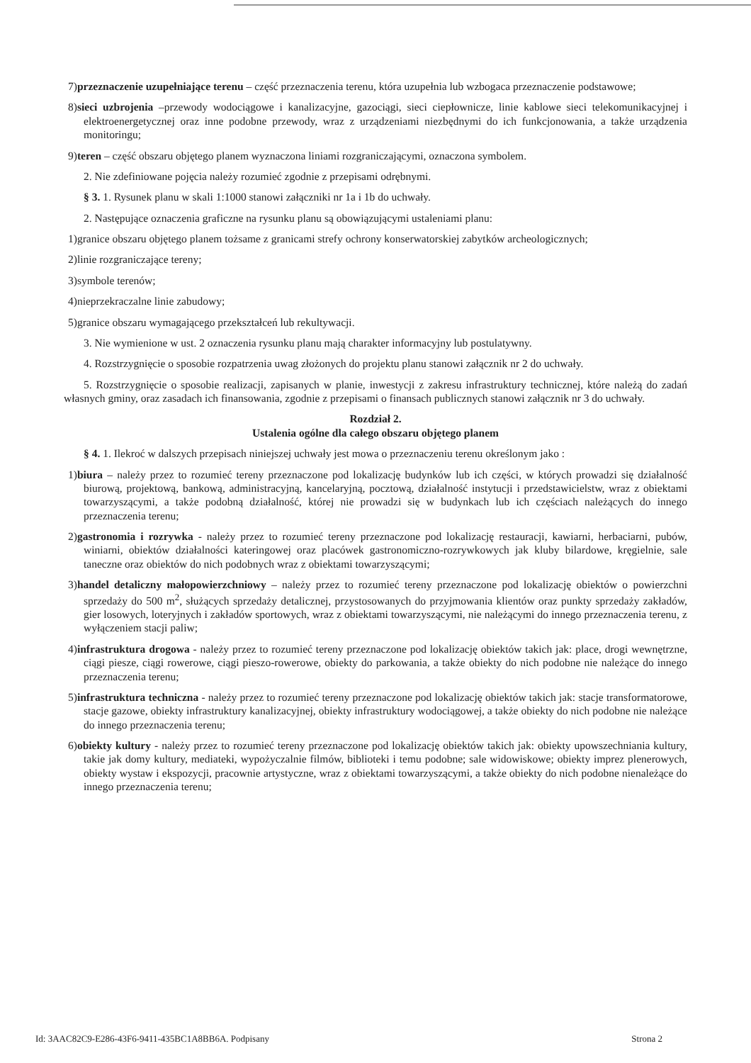7)przeznaczenie uzupełniające terenu – część przeznaczenia terenu, która uzupełnia lub wzbogaca przeznaczenie podstawowe;
8)sieci uzbrojenia –przewody wodociągowe i kanalizacyjne, gazociągi, sieci ciepłownicze, linie kablowe sieci telekomunikacyjnej i elektroenergetycznej oraz inne podobne przewody, wraz z urządzeniami niezbędnymi do ich funkcjonowania, a także urządzenia monitoringu;
9)teren – część obszaru objętego planem wyznaczona liniami rozgraniczającymi, oznaczona symbolem.
2. Nie zdefiniowane pojęcia należy rozumieć zgodnie z przepisami odrębnymi.
§ 3. 1. Rysunek planu w skali 1:1000 stanowi załączniki nr 1a i 1b do uchwały.
2. Następujące oznaczenia graficzne na rysunku planu są obowiązującymi ustaleniami planu:
1)granice obszaru objętego planem tożsame z granicami strefy ochrony konserwatorskiej zabytków archeologicznych;
2)linie rozgraniczające tereny;
3)symbole terenów;
4)nieprzekraczalne linie zabudowy;
5)granice obszaru wymagającego przekształceń lub rekultywacji.
3. Nie wymienione w ust. 2 oznaczenia rysunku planu mają charakter informacyjny lub postulatywny.
4. Rozstrzygnięcie o sposobie rozpatrzenia uwag złożonych do projektu planu stanowi załącznik nr 2 do uchwały.
5. Rozstrzygnięcie o sposobie realizacji, zapisanych w planie, inwestycji z zakresu infrastruktury technicznej, które należą do zadań własnych gminy, oraz zasadach ich finansowania, zgodnie z przepisami o finansach publicznych stanowi załącznik nr 3 do uchwały.
Rozdział 2.
Ustalenia ogólne dla całego obszaru objętego planem
§ 4. 1. Ilekroć w dalszych przepisach niniejszej uchwały jest mowa o przeznaczeniu terenu określonym jako :
1)biura – należy przez to rozumieć tereny przeznaczone pod lokalizację budynków lub ich części, w których prowadzi się działalność biurową, projektową, bankową, administracyjną, kancelaryjną, pocztową, działalność instytucji i przedstawicielstw, wraz z obiektami towarzyszącymi, a także podobną działalność, której nie prowadzi się w budynkach lub ich częściach należących do innego przeznaczenia terenu;
2)gastronomia i rozrywka - należy przez to rozumieć tereny przeznaczone pod lokalizację restauracji, kawiarni, herbaciarni, pubów, winiarni, obiektów działalności kateringowej oraz placówek gastronomiczno-rozrywkowych jak kluby bilardowe, kręgielnie, sale taneczne oraz obiektów do nich podobnych wraz z obiektami towarzyszącymi;
3)handel detaliczny małopowierzchniowy – należy przez to rozumieć tereny przeznaczone pod lokalizację obiektów o powierzchni sprzedaży do 500 m<sup>2</sup>, służących sprzedaży detalicznej, przystosowanych do przyjmowania klientów oraz punkty sprzedaży zakładów, gier losowych, loteryjnych i zakładów sportowych, wraz z obiektami towarzyszącymi, nie należącymi do innego przeznaczenia terenu, z wyłączeniem stacji paliw;
4)infrastruktura drogowa - należy przez to rozumieć tereny przeznaczone pod lokalizację obiektów takich jak: place, drogi wewnętrzne, ciągi piesze, ciągi rowerowe, ciągi pieszo-rowerowe, obiekty do parkowania, a także obiekty do nich podobne nie należące do innego przeznaczenia terenu;
5)infrastruktura techniczna - należy przez to rozumieć tereny przeznaczone pod lokalizację obiektów takich jak: stacje transformatorowe, stacje gazowe, obiekty infrastruktury kanalizacyjnej, obiekty infrastruktury wodociągowej, a także obiekty do nich podobne nie należące do innego przeznaczenia terenu;
6)obiekty kultury - należy przez to rozumieć tereny przeznaczone pod lokalizację obiektów takich jak: obiekty upowszechniania kultury, takie jak domy kultury, mediateki, wypożyczalnie filmów, biblioteki i temu podobne; sale widowiskowe; obiekty imprez plenerowych, obiekty wystaw i ekspozycji, pracownie artystyczne, wraz z obiektami towarzyszącymi, a także obiekty do nich podobne nienależące do innego przeznaczenia terenu;
Id: 3AAC82C9-E286-43F6-9411-435BC1A8BB6A. Podpisany Strona 2